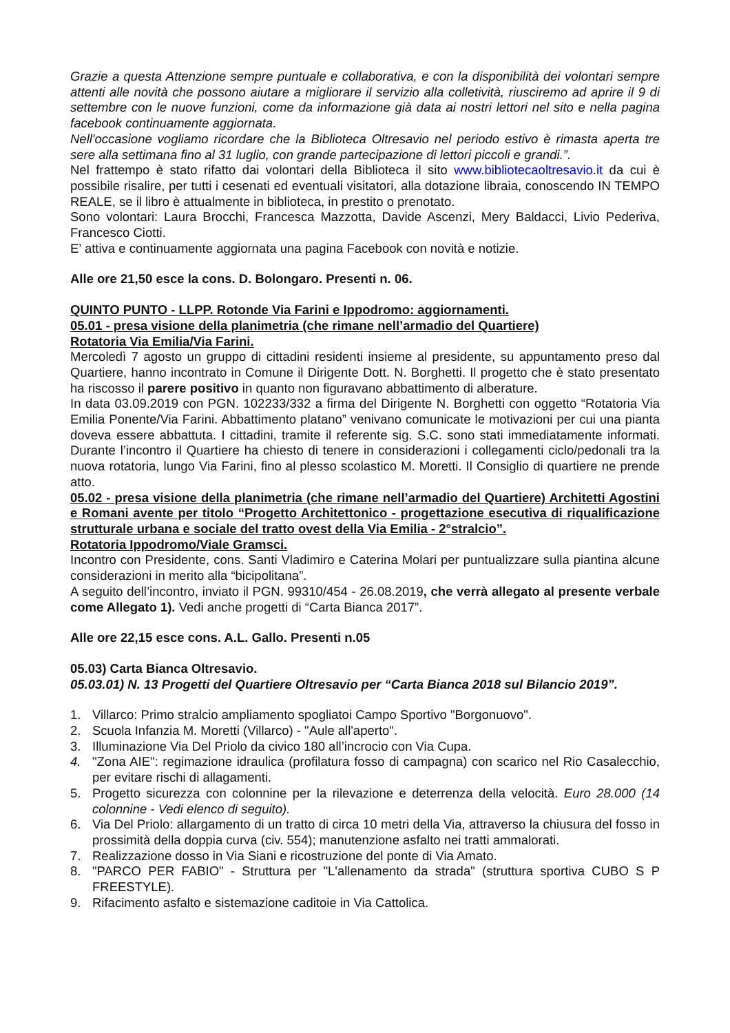Grazie a questa Attenzione sempre puntuale e collaborativa, e con la disponibilità dei volontari sempre attenti alle novità che possono aiutare a migliorare il servizio alla colletività, riusciremo ad aprire il 9 di settembre con le nuove funzioni, come da informazione già data ai nostri lettori nel sito e nella pagina facebook continuamente aggiornata.
Nell'occasione vogliamo ricordare che la Biblioteca Oltresavio nel periodo estivo è rimasta aperta tre sere alla settimana fino al 31 luglio, con grande partecipazione di lettori piccoli e grandi.”.
Nel frattempo è stato rifatto dai volontari della Biblioteca il sito www.bibliotecaoltresavio.it da cui è possibile risalire, per tutti i cesenati ed eventuali visitatori, alla dotazione libraia, conoscendo IN TEMPO REALE, se il libro è attualmente in biblioteca, in prestito o prenotato.
Sono volontari: Laura Brocchi, Francesca Mazzotta, Davide Ascenzi, Mery Baldacci, Livio Pederiva, Francesco Ciotti.
E’ attiva e continuamente aggiornata una pagina Facebook con novità e notizie.
Alle ore 21,50 esce la cons. D. Bolongaro. Presenti n. 06.
QUINTO PUNTO - LLPP. Rotonde Via Farini e Ippodromo: aggiornamenti.
05.01 - presa visione della planimetria (che rimane nell’armadio del Quartiere)
Rotatoria Via Emilia/Via Farini.
Mercoledì 7 agosto un gruppo di cittadini residenti insieme al presidente, su appuntamento preso dal Quartiere, hanno incontrato in Comune il Dirigente Dott. N. Borghetti. Il progetto che è stato presentato ha riscosso il parere positivo in quanto non figuravano abbattimento di alberature.
In data 03.09.2019 con PGN. 102233/332 a firma del Dirigente N. Borghetti con oggetto “Rotatoria Via Emilia Ponente/Via Farini. Abbattimento platano” venivano comunicate le motivazioni per cui una pianta doveva essere abbattuta. I cittadini, tramite il referente sig. S.C. sono stati immediatamente informati. Durante l’incontro il Quartiere ha chiesto di tenere in considerazioni i collegamenti ciclo/pedonali tra la nuova rotatoria, lungo Via Farini, fino al plesso scolastico M. Moretti. Il Consiglio di quartiere ne prende atto.
05.02 - presa visione della planimetria (che rimane nell’armadio del Quartiere) Architetti Agostini e Romani avente per titolo “Progetto Architettonico - progettazione esecutiva di riqualificazione strutturale urbana e sociale del tratto ovest della Via Emilia - 2°stralcio”.
Rotatoria Ippodromo/Viale Gramsci.
Incontro con Presidente, cons. Santi Vladimiro e Caterina Molari per puntualizzare sulla piantina alcune considerazioni in merito alla “bicipolitana”.
A seguito dell’incontro, inviato il PGN. 99310/454 - 26.08.2019, che verrà allegato al presente verbale come Allegato 1). Vedi anche progetti di “Carta Bianca 2017”.
Alle ore 22,15 esce cons. A.L. Gallo. Presenti n.05
05.03) Carta Bianca Oltresavio.
05.03.01) N. 13 Progetti del Quartiere Oltresavio per “Carta Bianca 2018 sul Bilancio 2019”.
1. Villarco: Primo stralcio ampliamento spogliatoi Campo Sportivo "Borgonuovo".
2. Scuola Infanzia M. Moretti (Villarco) - "Aule all'aperto".
3. Illuminazione Via Del Priolo da civico 180 all’incrocio con Via Cupa.
4. "Zona AIE": regimazione idraulica (profilatura fosso di campagna) con scarico nel Rio Casalecchio, per evitare rischi di allagamenti.
5. Progetto sicurezza con colonnine per la rilevazione e deterrenza della velocità. Euro 28.000 (14 colonnine - Vedi elenco di seguito).
6. Via Del Priolo: allargamento di un tratto di circa 10 metri della Via, attraverso la chiusura del fosso in prossimità della doppia curva (civ. 554); manutenzione asfalto nei tratti ammalorati.
7. Realizzazione dosso in Via Siani e ricostruzione del ponte di Via Amato.
8. "PARCO PER FABIO" - Struttura per "L'allenamento da strada" (struttura sportiva CUBO S P FREESTYLE).
9. Rifacimento asfalto e sistemazione caditoie in Via Cattolica.